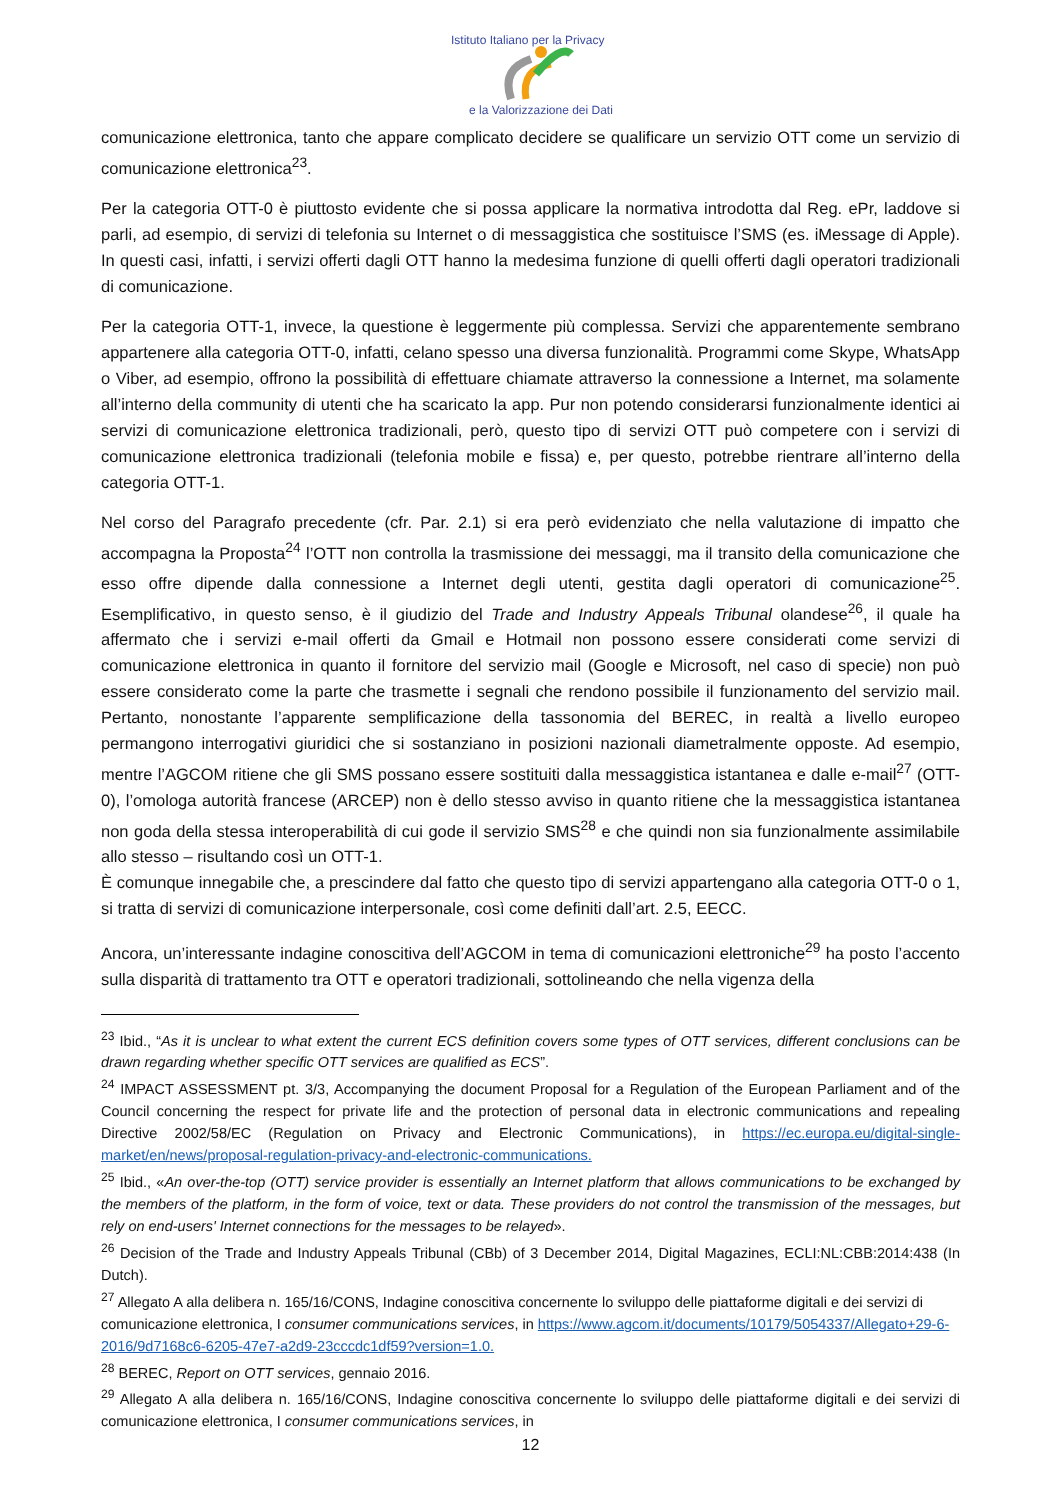Istituto Italiano per la Privacy
e la Valorizzazione dei Dati
comunicazione elettronica, tanto che appare complicato decidere se qualificare un servizio OTT come un servizio di comunicazione elettronica<sup>23</sup>.
Per la categoria OTT-0 è piuttosto evidente che si possa applicare la normativa introdotta dal Reg. ePr, laddove si parli, ad esempio, di servizi di telefonia su Internet o di messaggistica che sostituisce l’SMS (es. iMessage di Apple). In questi casi, infatti, i servizi offerti dagli OTT hanno la medesima funzione di quelli offerti dagli operatori tradizionali di comunicazione.
Per la categoria OTT-1, invece, la questione è leggermente più complessa. Servizi che apparentemente sembrano appartenere alla categoria OTT-0, infatti, celano spesso una diversa funzionalità. Programmi come Skype, WhatsApp o Viber, ad esempio, offrono la possibilità di effettuare chiamate attraverso la connessione a Internet, ma solamente all’interno della community di utenti che ha scaricato la app. Pur non potendo considerarsi funzionalmente identici ai servizi di comunicazione elettronica tradizionali, però, questo tipo di servizi OTT può competere con i servizi di comunicazione elettronica tradizionali (telefonia mobile e fissa) e, per questo, potrebbe rientrare all’interno della categoria OTT-1.
Nel corso del Paragrafo precedente (cfr. Par. 2.1) si era però evidenziato che nella valutazione di impatto che accompagna la Proposta<sup>24</sup> l’OTT non controlla la trasmissione dei messaggi, ma il transito della comunicazione che esso offre dipende dalla connessione a Internet degli utenti, gestita dagli operatori di comunicazione<sup>25</sup>. Esemplificativo, in questo senso, è il giudizio del Trade and Industry Appeals Tribunal olandese<sup>26</sup>, il quale ha affermato che i servizi e-mail offerti da Gmail e Hotmail non possono essere considerati come servizi di comunicazione elettronica in quanto il fornitore del servizio mail (Google e Microsoft, nel caso di specie) non può essere considerato come la parte che trasmette i segnali che rendono possibile il funzionamento del servizio mail. Pertanto, nonostante l’apparente semplificazione della tassonomia del BEREC, in realtà a livello europeo permangono interrogativi giuridici che si sostanziano in posizioni nazionali diametralmente opposte. Ad esempio, mentre l’AGCOM ritiene che gli SMS possano essere sostituiti dalla messaggistica istantanea e dalle e-mail<sup>27</sup> (OTT-0), l’omologa autorità francese (ARCEP) non è dello stesso avviso in quanto ritiene che la messaggistica istantanea non goda della stessa interoperabilità di cui gode il servizio SMS<sup>28</sup> e che quindi non sia funzionalmente assimilabile allo stesso – risultando così un OTT-1.
È comunque innegabile che, a prescindere dal fatto che questo tipo di servizi appartengano alla categoria OTT-0 o 1, si tratta di servizi di comunicazione interpersonale, così come definiti dall’art. 2.5, EECC.
Ancora, un’interessante indagine conoscitiva dell’AGCOM in tema di comunicazioni elettroniche<sup>29</sup> ha posto l’accento sulla disparità di trattamento tra OTT e operatori tradizionali, sottolineando che nella vigenza della
<sup>23</sup> Ibid., “As it is unclear to what extent the current ECS definition covers some types of OTT services, different conclusions can be drawn regarding whether specific OTT services are qualified as ECS”.
<sup>24</sup> IMPACT ASSESSMENT pt. 3/3, Accompanying the document Proposal for a Regulation of the European Parliament and of the Council concerning the respect for private life and the protection of personal data in electronic communications and repealing Directive 2002/58/EC (Regulation on Privacy and Electronic Communications), in https://ec.europa.eu/digital-single-market/en/news/proposal-regulation-privacy-and-electronic-communications.
<sup>25</sup> Ibid., «An over-the-top (OTT) service provider is essentially an Internet platform that allows communications to be exchanged by the members of the platform, in the form of voice, text or data. These providers do not control the transmission of the messages, but rely on end-users' Internet connections for the messages to be relayed».
<sup>26</sup> Decision of the Trade and Industry Appeals Tribunal (CBb) of 3 December 2014, Digital Magazines, ECLI:NL:CBB:2014:438 (In Dutch).
<sup>27</sup> Allegato A alla delibera n. 165/16/CONS, Indagine conoscitiva concernente lo sviluppo delle piattaforme digitali e dei servizi di comunicazione elettronica, I consumer communications services, in https://www.agcom.it/documents/10179/5054337/Allegato+29-6-2016/9d7168c6-6205-47e7-a2d9-23cccdc1df59?version=1.0.
<sup>28</sup> BEREC, Report on OTT services, gennaio 2016.
<sup>29</sup> Allegato A alla delibera n. 165/16/CONS, Indagine conoscitiva concernente lo sviluppo delle piattaforme digitali e dei servizi di comunicazione elettronica, I consumer communications services, in
12